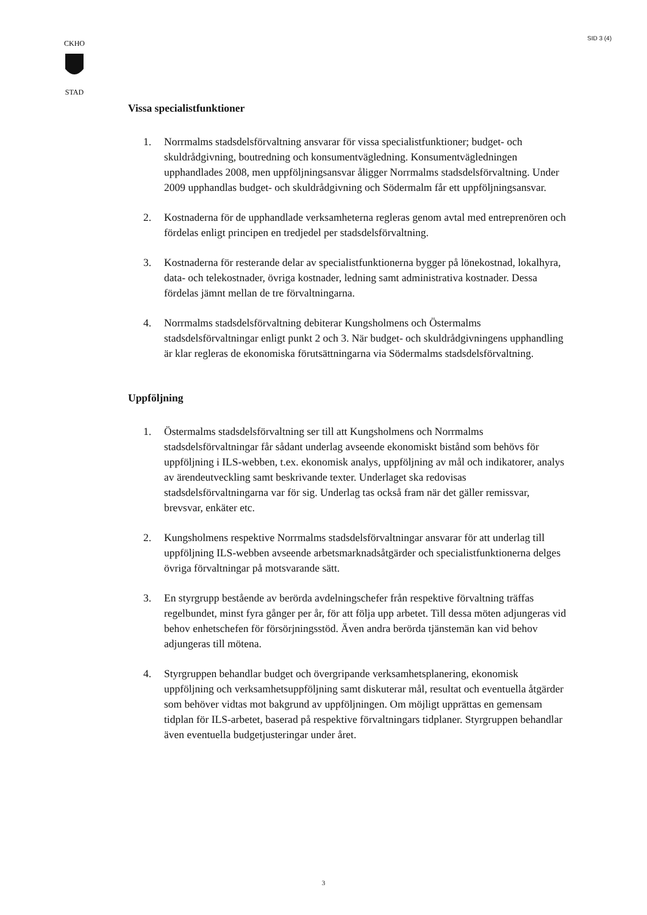SID 3 (4)
CKHO
STAD
Vissa specialistfunktioner
1. Norrmalms stadsdelsförvaltning ansvarar för vissa specialistfunktioner; budget- och skuldrådgivning, boutredning och konsumentvägledning. Konsumentvägledningen upphandlades 2008, men uppföljningsansvar åligger Norrmalms stadsdelsförvaltning. Under 2009 upphandlas budget- och skuldrådgivning och Södermalm får ett uppföljningsansvar.
2. Kostnaderna för de upphandlade verksamheterna regleras genom avtal med entreprenören och fördelas enligt principen en tredjedel per stadsdelsförvaltning.
3. Kostnaderna för resterande delar av specialistfunktionerna bygger på lönekostnad, lokalhyra, data- och telekostnader, övriga kostnader, ledning samt administrativa kostnader. Dessa fördelas jämnt mellan de tre förvaltningarna.
4. Norrmalms stadsdelsförvaltning debiterar Kungsholmens och Östermalms stadsdelsförvaltningar enligt punkt 2 och 3. När budget- och skuldrådgivningens upphandling är klar regleras de ekonomiska förutsättningarna via Södermalms stadsdelsförvaltning.
Uppföljning
1. Östermalms stadsdelsförvaltning ser till att Kungsholmens och Norrmalms stadsdelsförvaltningar får sådant underlag avseende ekonomiskt bistånd som behövs för uppföljning i ILS-webben, t.ex. ekonomisk analys, uppföljning av mål och indikatorer, analys av ärendeutveckling samt beskrivande texter. Underlaget ska redovisas stadsdelsförvaltningarna var för sig. Underlag tas också fram när det gäller remissvar, brevsvar, enkäter etc.
2. Kungsholmens respektive Norrmalms stadsdelsförvaltningar ansvarar för att underlag till uppföljning ILS-webben avseende arbetsmarknadsåtgärder och specialistfunktionerna delges övriga förvaltningar på motsvarande sätt.
3. En styrgrupp bestående av berörda avdelningschefer från respektive förvaltning träffas regelbundet, minst fyra gånger per år, för att följa upp arbetet. Till dessa möten adjungeras vid behov enhetschefen för försörjningsstöd. Även andra berörda tjänstemän kan vid behov adjungeras till mötena.
4. Styrgruppen behandlar budget och övergripande verksamhetsplanering, ekonomisk uppföljning och verksamhetsuppföljning samt diskuterar mål, resultat och eventuella åtgärder som behöver vidtas mot bakgrund av uppföljningen. Om möjligt upprättas en gemensam tidplan för ILS-arbetet, baserad på respektive förvaltningars tidplaner. Styrgruppen behandlar även eventuella budgetjusteringar under året.
3